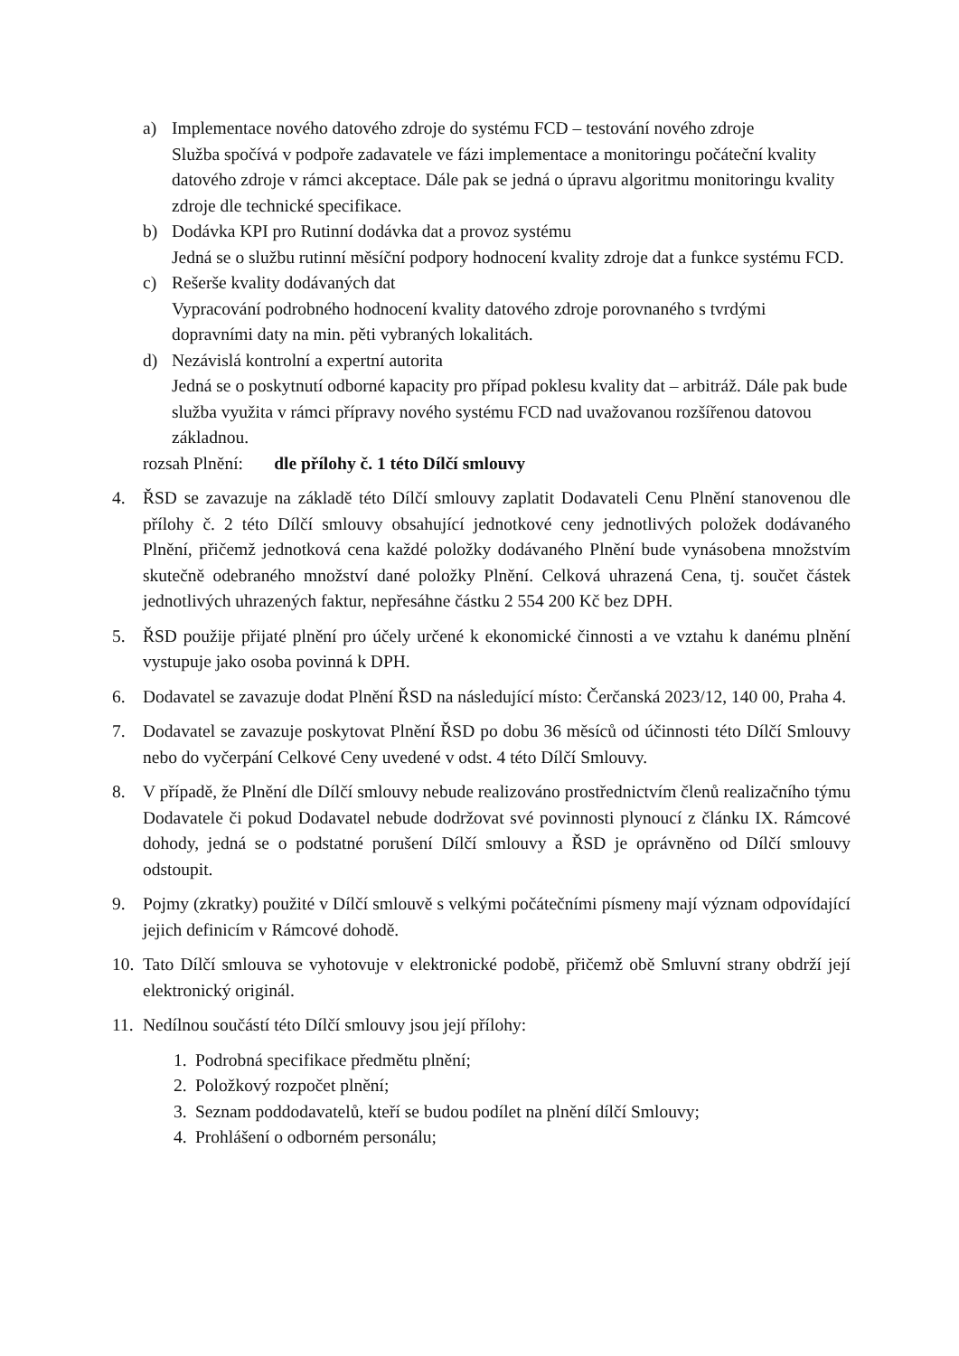a) Implementace nového datového zdroje do systému FCD – testování nového zdroje
Služba spočívá v podpoře zadavatele ve fázi implementace a monitoringu počáteční kvality datového zdroje v rámci akceptace. Dále pak se jedná o úpravu algoritmu monitoringu kvality zdroje dle technické specifikace.
b) Dodávka KPI pro Rutinní dodávka dat a provoz systému
Jedná se o službu rutinní měsíční podpory hodnocení kvality zdroje dat a funkce systému FCD.
c) Rešerše kvality dodávaných dat
Vypracování podrobného hodnocení kvality datového zdroje porovnaného s tvrdými dopravními daty na min. pěti vybraných lokalitách.
d) Nezávislá kontrolní a expertní autorita
Jedná se o poskytnutí odborné kapacity pro případ poklesu kvality dat – arbitráž. Dále pak bude služba využita v rámci přípravy nového systému FCD nad uvažovanou rozšířenou datovou základnou.
rozsah Plnění: dle přílohy č. 1 této Dílčí smlouvy
4. ŘSD se zavazuje na základě této Dílčí smlouvy zaplatit Dodavateli Cenu Plnění stanovenou dle přílohy č. 2 této Dílčí smlouvy obsahující jednotkové ceny jednotlivých položek dodávaného Plnění, přičemž jednotková cena každé položky dodávaného Plnění bude vynásobena množstvím skutečně odebraného množství dané položky Plnění. Celková uhrazená Cena, tj. součet částek jednotlivých uhrazených faktur, nepřesáhne částku 2 554 200 Kč bez DPH.
5. ŘSD použije přijaté plnění pro účely určené k ekonomické činnosti a ve vztahu k danému plnění vystupuje jako osoba povinná k DPH.
6. Dodavatel se zavazuje dodat Plnění ŘSD na následující místo: Čerčanská 2023/12, 140 00, Praha 4.
7. Dodavatel se zavazuje poskytovat Plnění ŘSD po dobu 36 měsíců od účinnosti této Dílčí Smlouvy nebo do vyčerpání Celkové Ceny uvedené v odst. 4 této Dílčí Smlouvy.
8. V případě, že Plnění dle Dílčí smlouvy nebude realizováno prostřednictvím členů realizačního týmu Dodavatele či pokud Dodavatel nebude dodržovat své povinnosti plynoucí z článku IX. Rámcové dohody, jedná se o podstatné porušení Dílčí smlouvy a ŘSD je oprávněno od Dílčí smlouvy odstoupit.
9. Pojmy (zkratky) použité v Dílčí smlouvě s velkými počátečními písmeny mají význam odpovídající jejich definicím v Rámcové dohodě.
10.
Tato Dílčí smlouva se vyhotovuje v elektronické podobě, přičemž obě Smluvní strany obdrží její elektronický originál.
11.
Nedílnou součástí této Dílčí smlouvy jsou její přílohy:
1. Podrobná specifikace předmětu plnění;
2. Položkový rozpočet plnění;
3. Seznam poddodavatelů, kteří se budou podílet na plnění dílčí Smlouvy;
4. Prohlášení o odborném personálu;